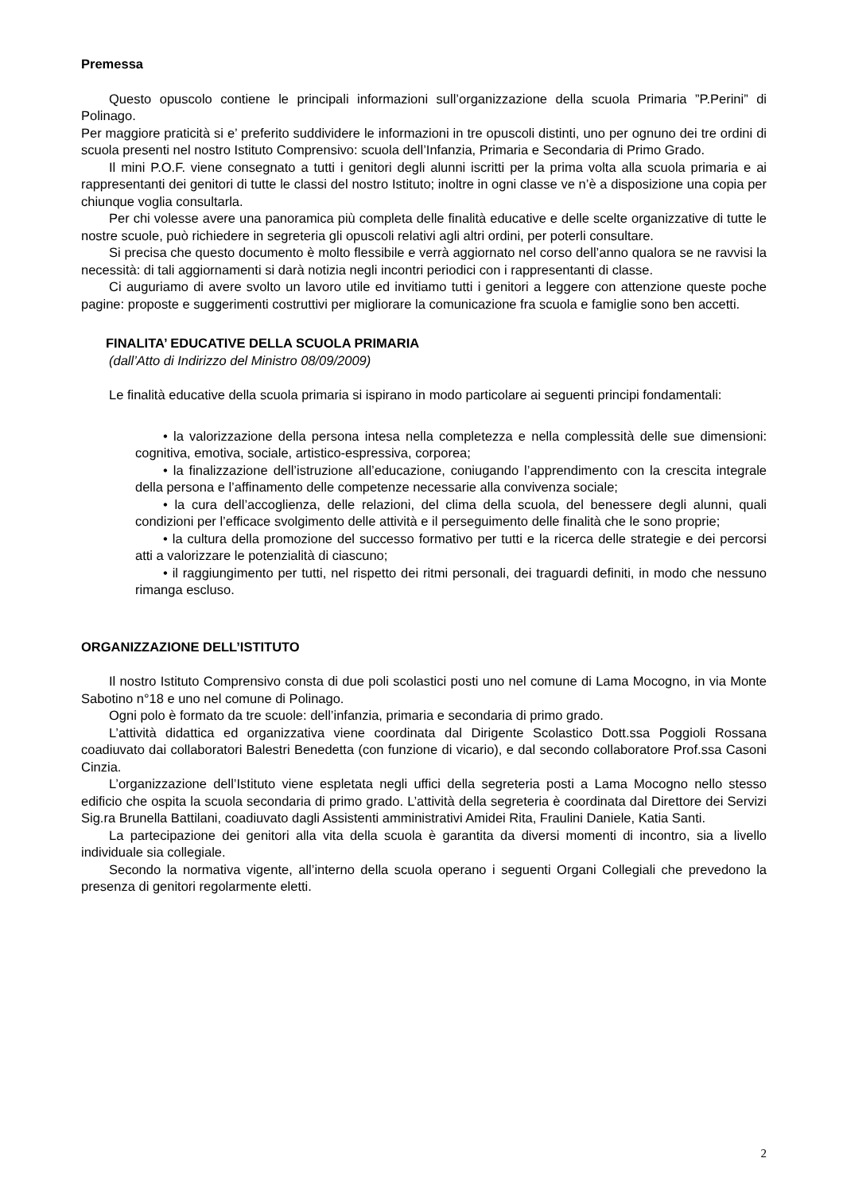Premessa
Questo opuscolo contiene le principali informazioni sull’organizzazione della scuola Primaria ”P.Perini” di Polinago.
Per maggiore praticità si e’ preferito suddividere le informazioni in tre opuscoli distinti, uno per ognuno dei tre ordini di scuola presenti nel nostro Istituto Comprensivo: scuola dell’Infanzia, Primaria e Secondaria di Primo Grado.
Il mini P.O.F. viene consegnato a tutti i genitori degli alunni iscritti per la prima volta alla scuola primaria e ai rappresentanti dei genitori di tutte le classi del nostro Istituto; inoltre in ogni classe ve n’è a disposizione una copia per chiunque voglia consultarla.
Per chi volesse avere una panoramica più completa delle finalità educative e delle scelte organizzative di tutte le nostre scuole, può richiedere in segreteria gli opuscoli relativi agli altri ordini, per poterli consultare.
Si precisa che questo documento è molto flessibile e verrà aggiornato nel corso dell’anno qualora se ne ravvisi la necessità: di tali aggiornamenti si darà notizia negli incontri periodici con i rappresentanti di classe.
Ci auguriamo di avere svolto un lavoro utile ed invitiamo tutti i genitori a leggere con attenzione queste poche pagine: proposte e suggerimenti costruttivi per migliorare la comunicazione fra scuola e famiglie sono ben accetti.
FINALITA’ EDUCATIVE DELLA SCUOLA PRIMARIA
(dall’Atto di Indirizzo del Ministro 08/09/2009)
Le finalità educative della scuola primaria si ispirano in modo particolare ai seguenti principi fondamentali:
• la valorizzazione della persona intesa nella completezza e nella complessità delle sue dimensioni: cognitiva, emotiva, sociale, artistico-espressiva, corporea;
• la finalizzazione dell’istruzione all’educazione, coniugando l’apprendimento con la crescita integrale della persona e l’affinamento delle competenze necessarie alla convivenza sociale;
• la cura dell’accoglienza, delle relazioni, del clima della scuola, del benessere degli alunni, quali condizioni per l’efficace svolgimento delle attività e il perseguimento delle finalità che le sono proprie;
• la cultura della promozione del successo formativo per tutti e la ricerca delle strategie e dei percorsi atti a valorizzare le potenzialità di ciascuno;
• il raggiungimento per tutti, nel rispetto dei ritmi personali, dei traguardi definiti, in modo che nessuno rimanga escluso.
ORGANIZZAZIONE DELL’ISTITUTO
Il nostro Istituto Comprensivo consta di due poli scolastici posti uno nel comune di Lama Mocogno, in via Monte Sabotino n°18 e uno nel comune di Polinago.
Ogni polo è formato da tre scuole: dell’infanzia, primaria e secondaria di primo grado.
L’attività didattica ed organizzativa viene coordinata dal Dirigente Scolastico Dott.ssa Poggioli Rossana coadiuvato dai collaboratori Balestri Benedetta (con funzione di vicario), e dal secondo collaboratore Prof.ssa Casoni Cinzia.
L’organizzazione dell’Istituto viene espletata negli uffici della segreteria posti a Lama Mocogno nello stesso edificio che ospita la scuola secondaria di primo grado. L’attività della segreteria è coordinata dal Direttore dei Servizi Sig.ra Brunella Battilani, coadiuvato dagli Assistenti amministrativi Amidei Rita, Fraulini Daniele, Katia Santi.
La partecipazione dei genitori alla vita della scuola è garantita da diversi momenti di incontro, sia a livello individuale sia collegiale.
Secondo la normativa vigente, all’interno della scuola operano i seguenti Organi Collegiali che prevedono la presenza di genitori regolarmente eletti.
2